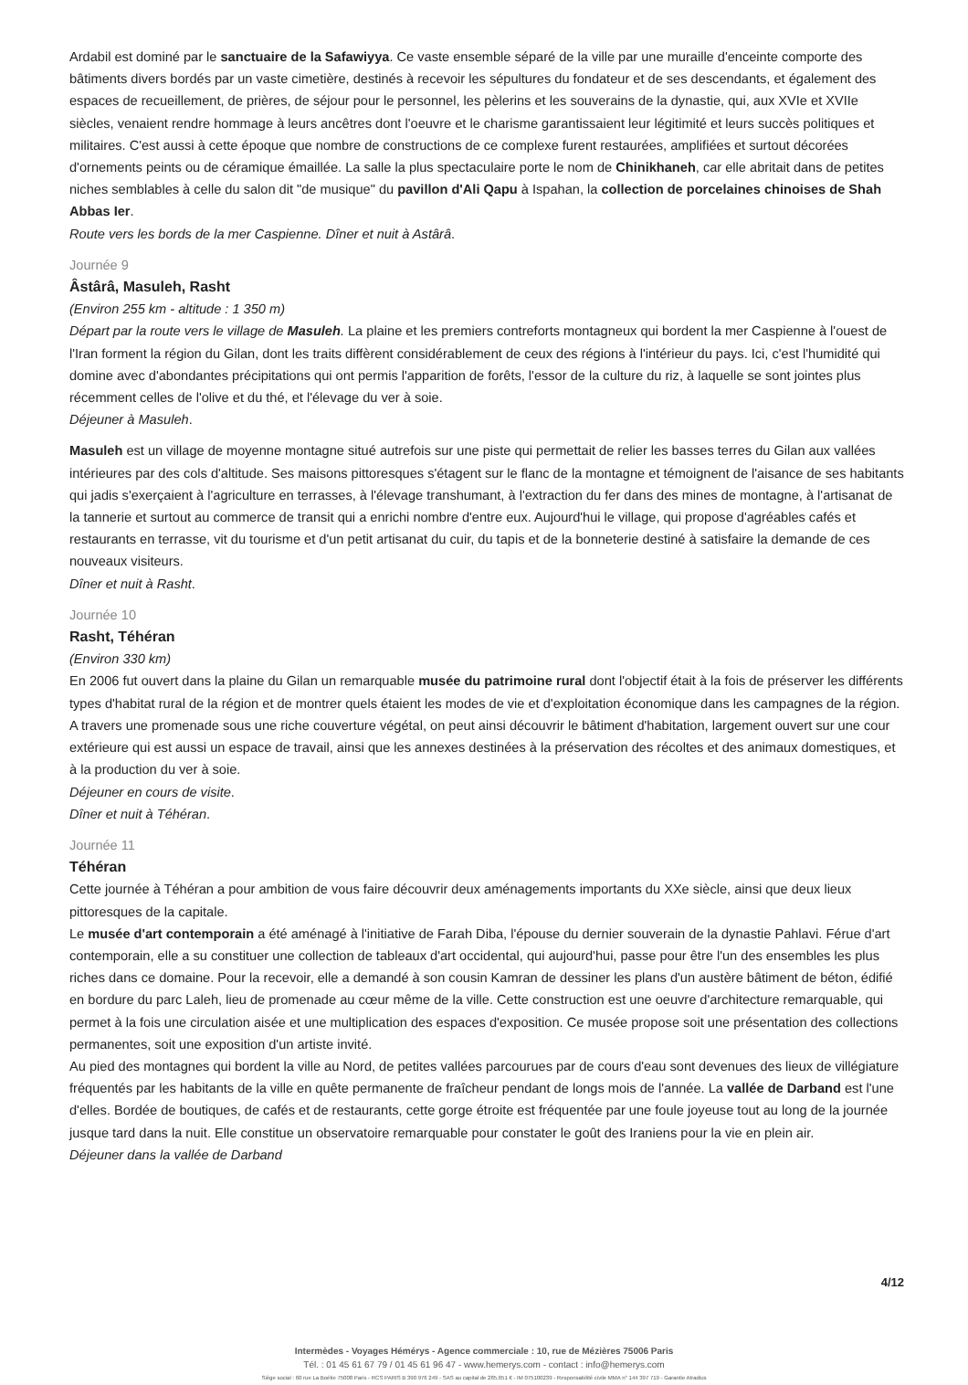Ardabil est dominé par le sanctuaire de la Safawiyya. Ce vaste ensemble séparé de la ville par une muraille d'enceinte comporte des bâtiments divers bordés par un vaste cimetière, destinés à recevoir les sépultures du fondateur et de ses descendants, et également des espaces de recueillement, de prières, de séjour pour le personnel, les pèlerins et les souverains de la dynastie, qui, aux XVIe et XVIIe siècles, venaient rendre hommage à leurs ancêtres dont l'oeuvre et le charisme garantissaient leur légitimité et leurs succès politiques et militaires. C'est aussi à cette époque que nombre de constructions de ce complexe furent restaurées, amplifiées et surtout décorées d'ornements peints ou de céramique émaillée. La salle la plus spectaculaire porte le nom de Chinikhaneh, car elle abritait dans de petites niches semblables à celle du salon dit "de musique" du pavillon d'Ali Qapu à Ispahan, la collection de porcelaines chinoises de Shah Abbas Ier.
Route vers les bords de la mer Caspienne. Dîner et nuit à Astârâ.
Journée 9
Âstârâ, Masuleh, Rasht
(Environ 255 km - altitude : 1 350 m)
Départ par la route vers le village de Masuleh. La plaine et les premiers contreforts montagneux qui bordent la mer Caspienne à l'ouest de l'Iran forment la région du Gilan, dont les traits diffèrent considérablement de ceux des régions à l'intérieur du pays. Ici, c'est l'humidité qui domine avec d'abondantes précipitations qui ont permis l'apparition de forêts, l'essor de la culture du riz, à laquelle se sont jointes plus récemment celles de l'olive et du thé, et l'élevage du ver à soie.
Déjeuner à Masuleh.
Masuleh est un village de moyenne montagne situé autrefois sur une piste qui permettait de relier les basses terres du Gilan aux vallées intérieures par des cols d'altitude. Ses maisons pittoresques s'étagent sur le flanc de la montagne et témoignent de l'aisance de ses habitants qui jadis s'exerçaient à l'agriculture en terrasses, à l'élevage transhumant, à l'extraction du fer dans des mines de montagne, à l'artisanat de la tannerie et surtout au commerce de transit qui a enrichi nombre d'entre eux. Aujourd'hui le village, qui propose d'agréables cafés et restaurants en terrasse, vit du tourisme et d'un petit artisanat du cuir, du tapis et de la bonneterie destiné à satisfaire la demande de ces nouveaux visiteurs.
Dîner et nuit à Rasht.
Journée 10
Rasht, Téhéran
(Environ 330 km)
En 2006 fut ouvert dans la plaine du Gilan un remarquable musée du patrimoine rural dont l'objectif était à la fois de préserver les différents types d'habitat rural de la région et de montrer quels étaient les modes de vie et d'exploitation économique dans les campagnes de la région. A travers une promenade sous une riche couverture végétal, on peut ainsi découvrir le bâtiment d'habitation, largement ouvert sur une cour extérieure qui est aussi un espace de travail, ainsi que les annexes destinées à la préservation des récoltes et des animaux domestiques, et à la production du ver à soie.
Déjeuner en cours de visite.
Dîner et nuit à Téhéran.
Journée 11
Téhéran
Cette journée à Téhéran a pour ambition de vous faire découvrir deux aménagements importants du XXe siècle, ainsi que deux lieux pittoresques de la capitale.
Le musée d'art contemporain a été aménagé à l'initiative de Farah Diba, l'épouse du dernier souverain de la dynastie Pahlavi. Férue d'art contemporain, elle a su constituer une collection de tableaux d'art occidental, qui aujourd'hui, passe pour être l'un des ensembles les plus riches dans ce domaine. Pour la recevoir, elle a demandé à son cousin Kamran de dessiner les plans d'un austère bâtiment de béton, édifié en bordure du parc Laleh, lieu de promenade au cœur même de la ville. Cette construction est une oeuvre d'architecture remarquable, qui permet à la fois une circulation aisée et une multiplication des espaces d'exposition. Ce musée propose soit une présentation des collections permanentes, soit une exposition d'un artiste invité.
Au pied des montagnes qui bordent la ville au Nord, de petites vallées parcourues par de cours d'eau sont devenues des lieux de villégiature fréquentés par les habitants de la ville en quête permanente de fraîcheur pendant de longs mois de l'année. La vallée de Darband est l'une d'elles. Bordée de boutiques, de cafés et de restaurants, cette gorge étroite est fréquentée par une foule joyeuse tout au long de la journée jusque tard dans la nuit. Elle constitue un observatoire remarquable pour constater le goût des Iraniens pour la vie en plein air.
Déjeuner dans la vallée de Darband
4/12
Intermèdes - Voyages Hémérys - Agence commerciale : 10, rue de Mézières 75006 Paris
Tél. : 01 45 61 67 79 / 01 45 61 96 47 - www.hemerys.com - contact : info@hemerys.com
Siège social : 60 rue La Boétie 75008 Paris - RCS PARIS B 390 976 249 - SAS au capital de 285.651 € - IM 075100239 - Responsabilité civile MMA n° 144 397 719 - Garantie Atradius